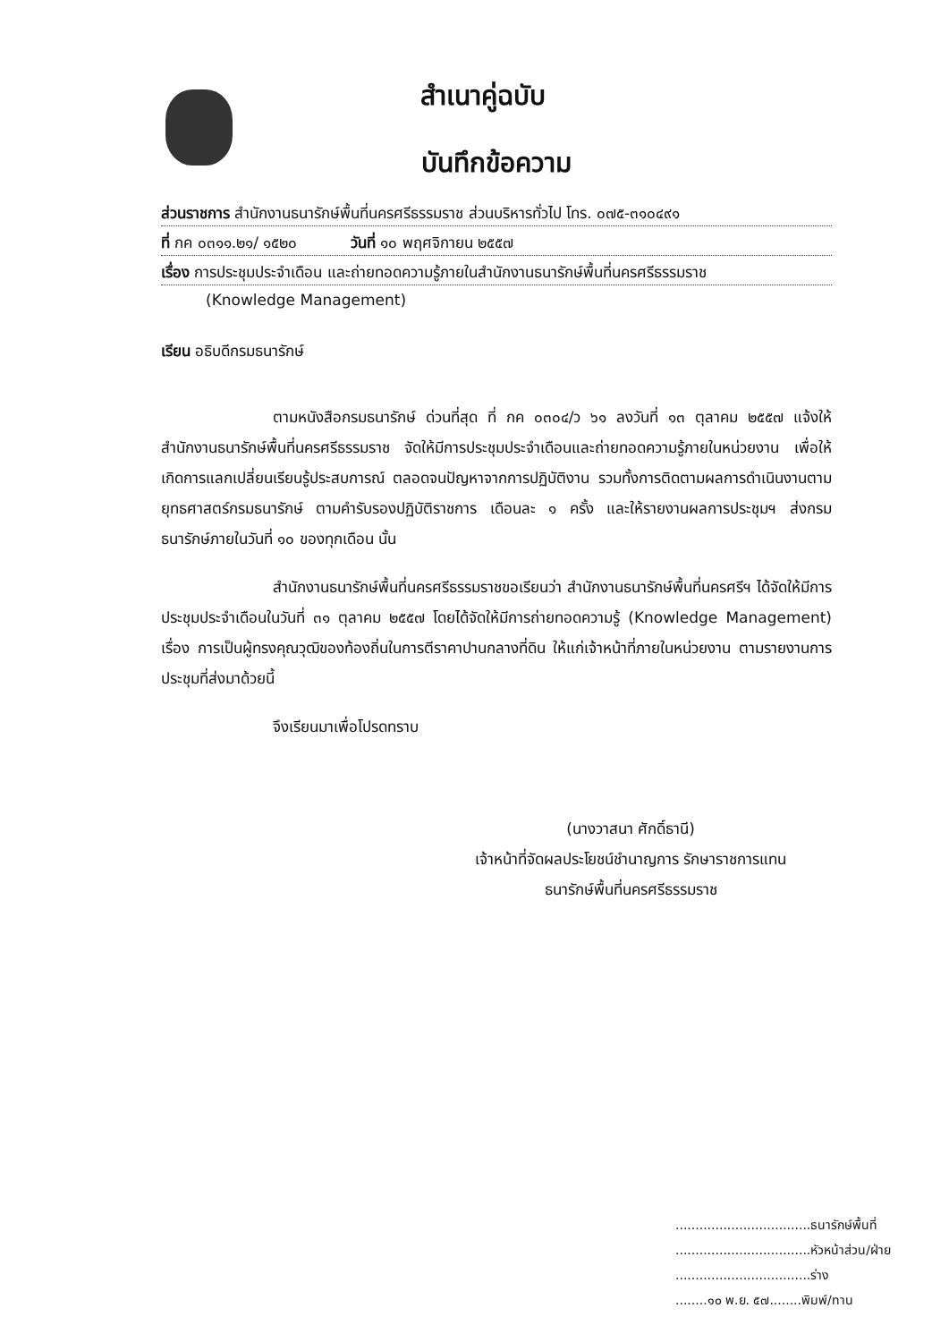สำเนาคู่ฉบับ
บันทึกข้อความ
ส่วนราชการ สำนักงานธนารักษ์พื้นที่นครศรีธรรมราช ส่วนบริหารทั่วไป โทร. ๐๗๕-๓๑๐๔๙๑
ที่ กค ๐๓๑๑.๒๑/ ๑๕๒๐ วันที่ ๑๐ พฤศจิกายน ๒๕๕๗
เรื่อง การประชุมประจำเดือน และถ่ายทอดความรู้ภายในสำนักงานธนารักษ์พื้นที่นครศรีธรรมราช
(Knowledge Management)
เรียน อธิบดีกรมธนารักษ์
ตามหนังสือกรมธนารักษ์ ด่วนที่สุด ที่ กค ๐๓๐๔/ว ๖๑ ลงวันที่ ๑๓ ตุลาคม ๒๕๕๗ แจ้งให้สำนักงานธนารักษ์พื้นที่นครศรีธรรมราช จัดให้มีการประชุมประจำเดือนและถ่ายทอดความรู้ภายในหน่วยงาน เพื่อให้เกิดการแลกเปลี่ยนเรียนรู้ประสบการณ์ ตลอดจนปัญหาจากการปฏิบัติงาน รวมทั้งการติดตามผลการดำเนินงานตามยุทธศาสตร์กรมธนารักษ์ ตามคำรับรองปฏิบัติราชการ เดือนละ ๑ ครั้ง และให้รายงานผลการประชุมฯ ส่งกรมธนารักษ์ภายในวันที่ ๑๐ ของทุกเดือน นั้น
สำนักงานธนารักษ์พื้นที่นครศรีธรรมราชขอเรียนว่า สำนักงานธนารักษ์พื้นที่นครศรีฯ ได้จัดให้มีการประชุมประจำเดือนในวันที่ ๓๑ ตุลาคม ๒๕๕๗ โดยได้จัดให้มีการถ่ายทอดความรู้ (Knowledge Management) เรื่อง การเป็นผู้ทรงคุณวุฒิของท้องถิ่นในการตีราคาปานกลางที่ดิน ให้แก่เจ้าหน้าที่ภายในหน่วยงาน ตามรายงานการประชุมที่ส่งมาด้วยนี้
จึงเรียนมาเพื่อโปรดทราบ
(นางวาสนา ศักดิ์ธานี)
เจ้าหน้าที่จัดผลประโยชน์ชำนาญการ รักษาราชการแทน
ธนารักษ์พื้นที่นครศรีธรรมราช
..................................ธนารักษ์พื้นที่
..................................หัวหน้าส่วน/ฝ่าย
..................................ร่าง
........๑๐ พ.ย. ๕๗........พิมพ์/ทาน